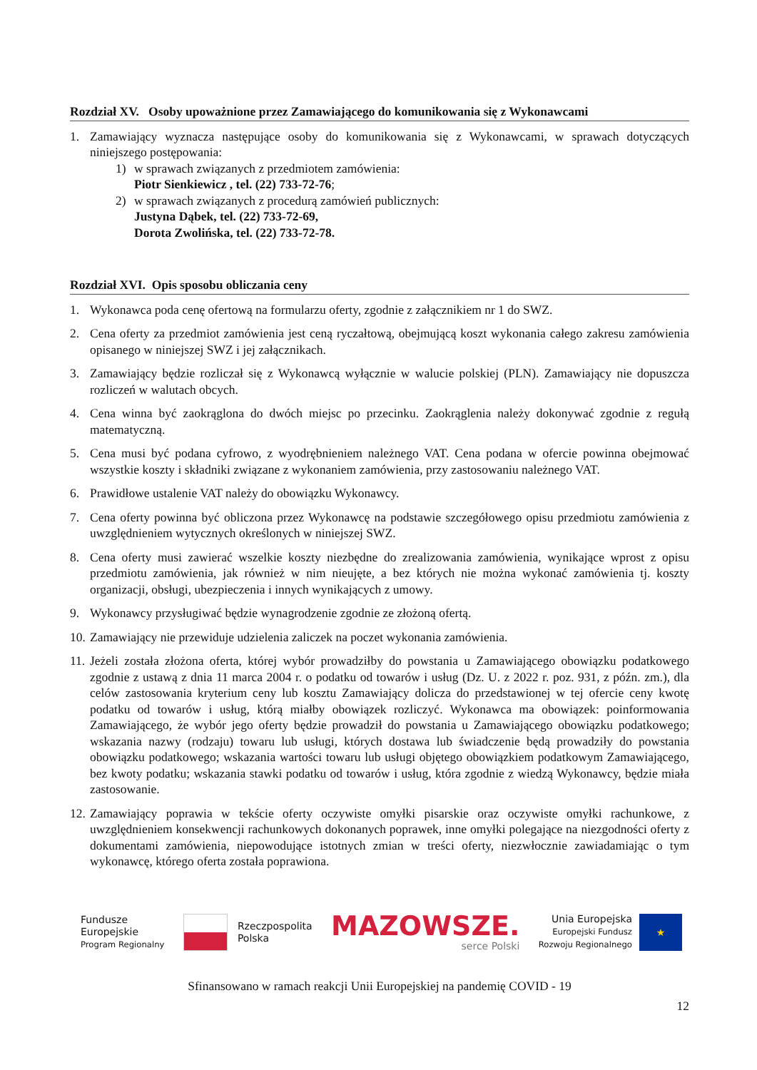Rozdział XV. Osoby upoważnione przez Zamawiającego do komunikowania się z Wykonawcami
1. Zamawiający wyznacza następujące osoby do komunikowania się z Wykonawcami, w sprawach dotyczących niniejszego postępowania:
1) w sprawach związanych z przedmiotem zamówienia:
Piotr Sienkiewicz , tel. (22) 733-72-76;
2) w sprawach związanych z procedurą zamówień publicznych:
Justyna Dąbek, tel. (22) 733-72-69,
Dorota Zwolińska, tel. (22) 733-72-78.
Rozdział XVI. Opis sposobu obliczania ceny
1. Wykonawca poda cenę ofertową na formularzu oferty, zgodnie z załącznikiem nr 1 do SWZ.
2. Cena oferty za przedmiot zamówienia jest ceną ryczałtową, obejmującą koszt wykonania całego zakresu zamówienia opisanego w niniejszej SWZ i jej załącznikach.
3. Zamawiający będzie rozliczał się z Wykonawcą wyłącznie w walucie polskiej (PLN). Zamawiający nie dopuszcza rozliczeń w walutach obcych.
4. Cena winna być zaokrąglona do dwóch miejsc po przecinku. Zaokrąglenia należy dokonywać zgodnie z regułą matematyczną.
5. Cena musi być podana cyfrowo, z wyodrębnieniem należnego VAT. Cena podana w ofercie powinna obejmować wszystkie koszty i składniki związane z wykonaniem zamówienia, przy zastosowaniu należnego VAT.
6. Prawidłowe ustalenie VAT należy do obowiązku Wykonawcy.
7. Cena oferty powinna być obliczona przez Wykonawcę na podstawie szczegółowego opisu przedmiotu zamówienia z uwzględnieniem wytycznych określonych w niniejszej SWZ.
8. Cena oferty musi zawierać wszelkie koszty niezbędne do zrealizowania zamówienia, wynikające wprost z opisu przedmiotu zamówienia, jak również w nim nieujęte, a bez których nie można wykonać zamówienia tj. koszty organizacji, obsługi, ubezpieczenia i innych wynikających z umowy.
9. Wykonawcy przysługiwać będzie wynagrodzenie zgodnie ze złożoną ofertą.
10. Zamawiający nie przewiduje udzielenia zaliczek na poczet wykonania zamówienia.
11. Jeżeli została złożona oferta, której wybór prowadziłby do powstania u Zamawiającego obowiązku podatkowego zgodnie z ustawą z dnia 11 marca 2004 r. o podatku od towarów i usług (Dz. U. z 2022 r. poz. 931, z późn. zm.), dla celów zastosowania kryterium ceny lub kosztu Zamawiający dolicza do przedstawionej w tej ofercie ceny kwotę podatku od towarów i usług, którą miałby obowiązek rozliczyć. Wykonawca ma obowiązek: poinformowania Zamawiającego, że wybór jego oferty będzie prowadził do powstania u Zamawiającego obowiązku podatkowego; wskazania nazwy (rodzaju) towaru lub usługi, których dostawa lub świadczenie będą prowadziły do powstania obowiązku podatkowego; wskazania wartości towaru lub usługi objętego obowiązkiem podatkowym Zamawiającego, bez kwoty podatku; wskazania stawki podatku od towarów i usług, która zgodnie z wiedzą Wykonawcy, będzie miała zastosowanie.
12. Zamawiający poprawia w tekście oferty oczywiste omyłki pisarskie oraz oczywiste omyłki rachunkowe, z uwzględnieniem konsekwencji rachunkowych dokonanych poprawek, inne omyłki polegające na niezgodności oferty z dokumentami zamówienia, niepowodujące istotnych zmian w treści oferty, niezwłocznie zawiadamiając o tym wykonawcę, którego oferta została poprawiona.
Fundusze
Europejskie
Program Regionalny
Rzeczpospolita
Polska
MAZOWSZE.
serce Polski
Unia Europejska
Europejski Fundusz
Rozwoju Regionalnego
★
Sfinansowano w ramach reakcji Unii Europejskiej na pandemię COVID - 19
12